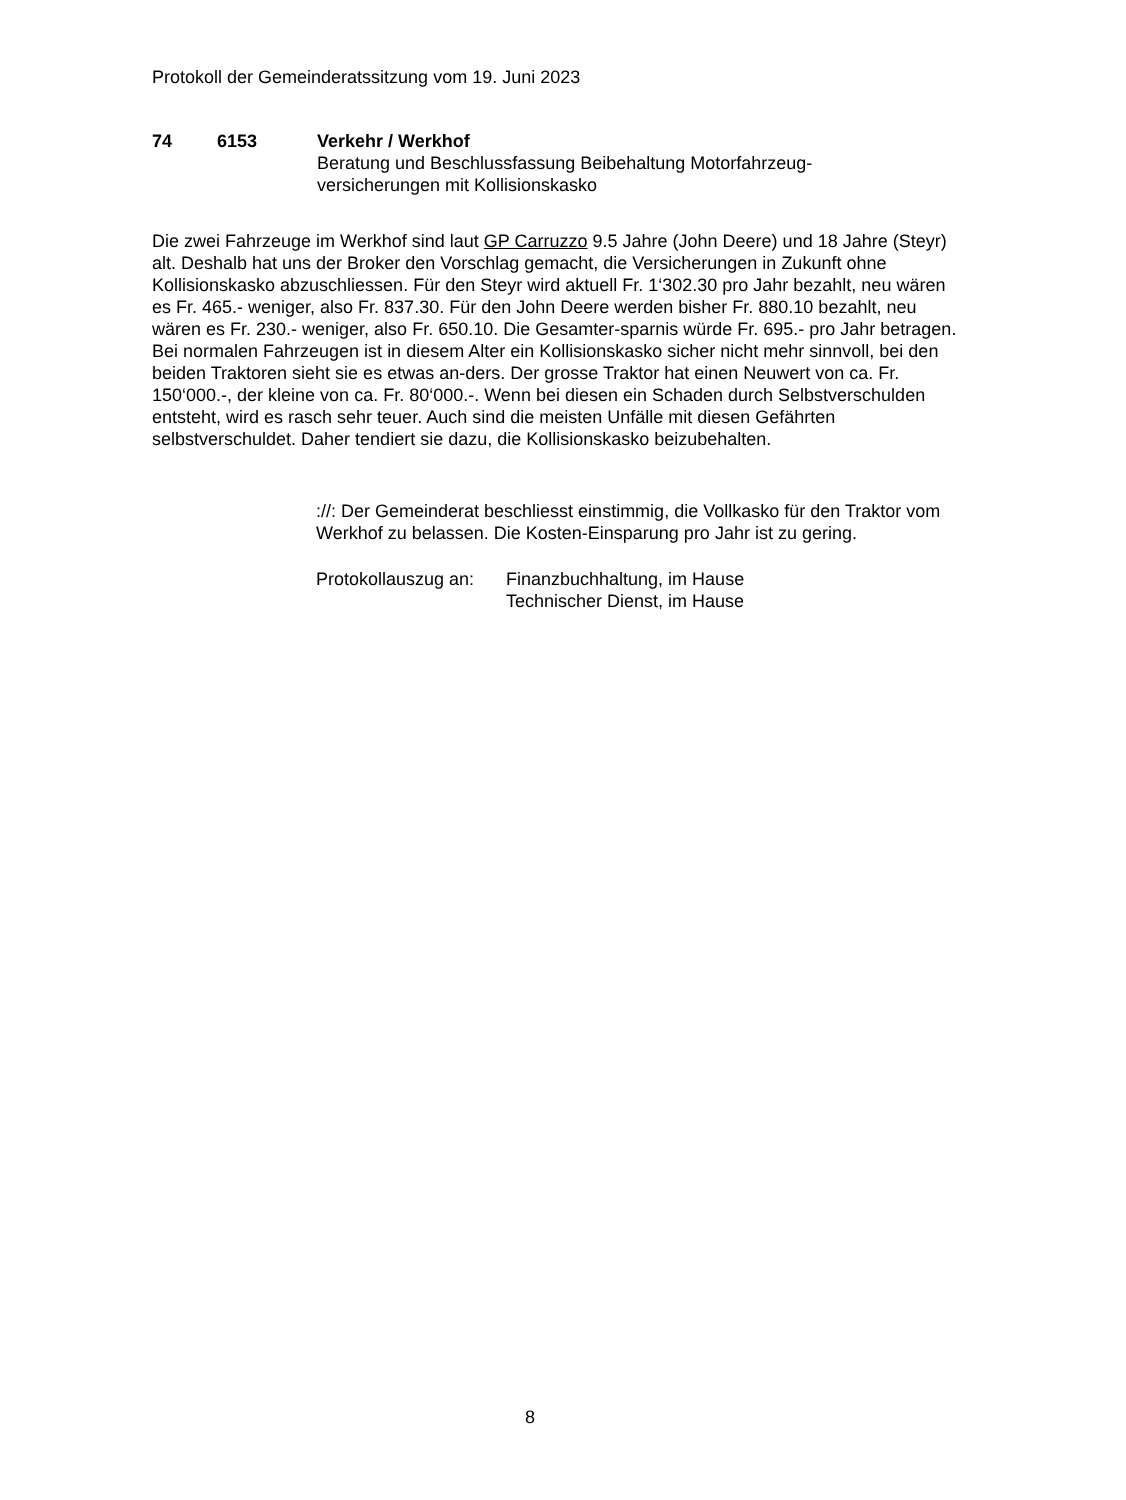Protokoll der Gemeinderatssitzung vom 19. Juni 2023
74 6153 Verkehr / Werkhof
Beratung und Beschlussfassung Beibehaltung Motorfahrzeug-
versicherungen mit Kollisionskasko
Die zwei Fahrzeuge im Werkhof sind laut GP Carruzzo 9.5 Jahre (John Deere) und 18 Jahre (Steyr) alt. Deshalb hat uns der Broker den Vorschlag gemacht, die Versicherungen in Zukunft ohne Kollisionskasko abzuschliessen. Für den Steyr wird aktuell Fr. 1‘302.30 pro Jahr bezahlt, neu wären es Fr. 465.- weniger, also Fr. 837.30. Für den John Deere werden bisher Fr. 880.10 bezahlt, neu wären es Fr. 230.- weniger, also Fr. 650.10. Die Gesamter-sparnis würde Fr. 695.- pro Jahr betragen. Bei normalen Fahrzeugen ist in diesem Alter ein Kollisionskasko sicher nicht mehr sinnvoll, bei den beiden Traktoren sieht sie es etwas an-ders. Der grosse Traktor hat einen Neuwert von ca. Fr. 150‘000.-, der kleine von ca. Fr. 80‘000.-. Wenn bei diesen ein Schaden durch Selbstverschulden entsteht, wird es rasch sehr teuer. Auch sind die meisten Unfälle mit diesen Gefährten selbstverschuldet. Daher tendiert sie dazu, die Kollisionskasko beizubehalten.
://: Der Gemeinderat beschliesst einstimmig, die Vollkasko für den Traktor vom Werkhof zu belassen. Die Kosten-Einsparung pro Jahr ist zu gering.
Protokollauszug an:
Finanzbuchhaltung, im Hause
Technischer Dienst, im Hause
8